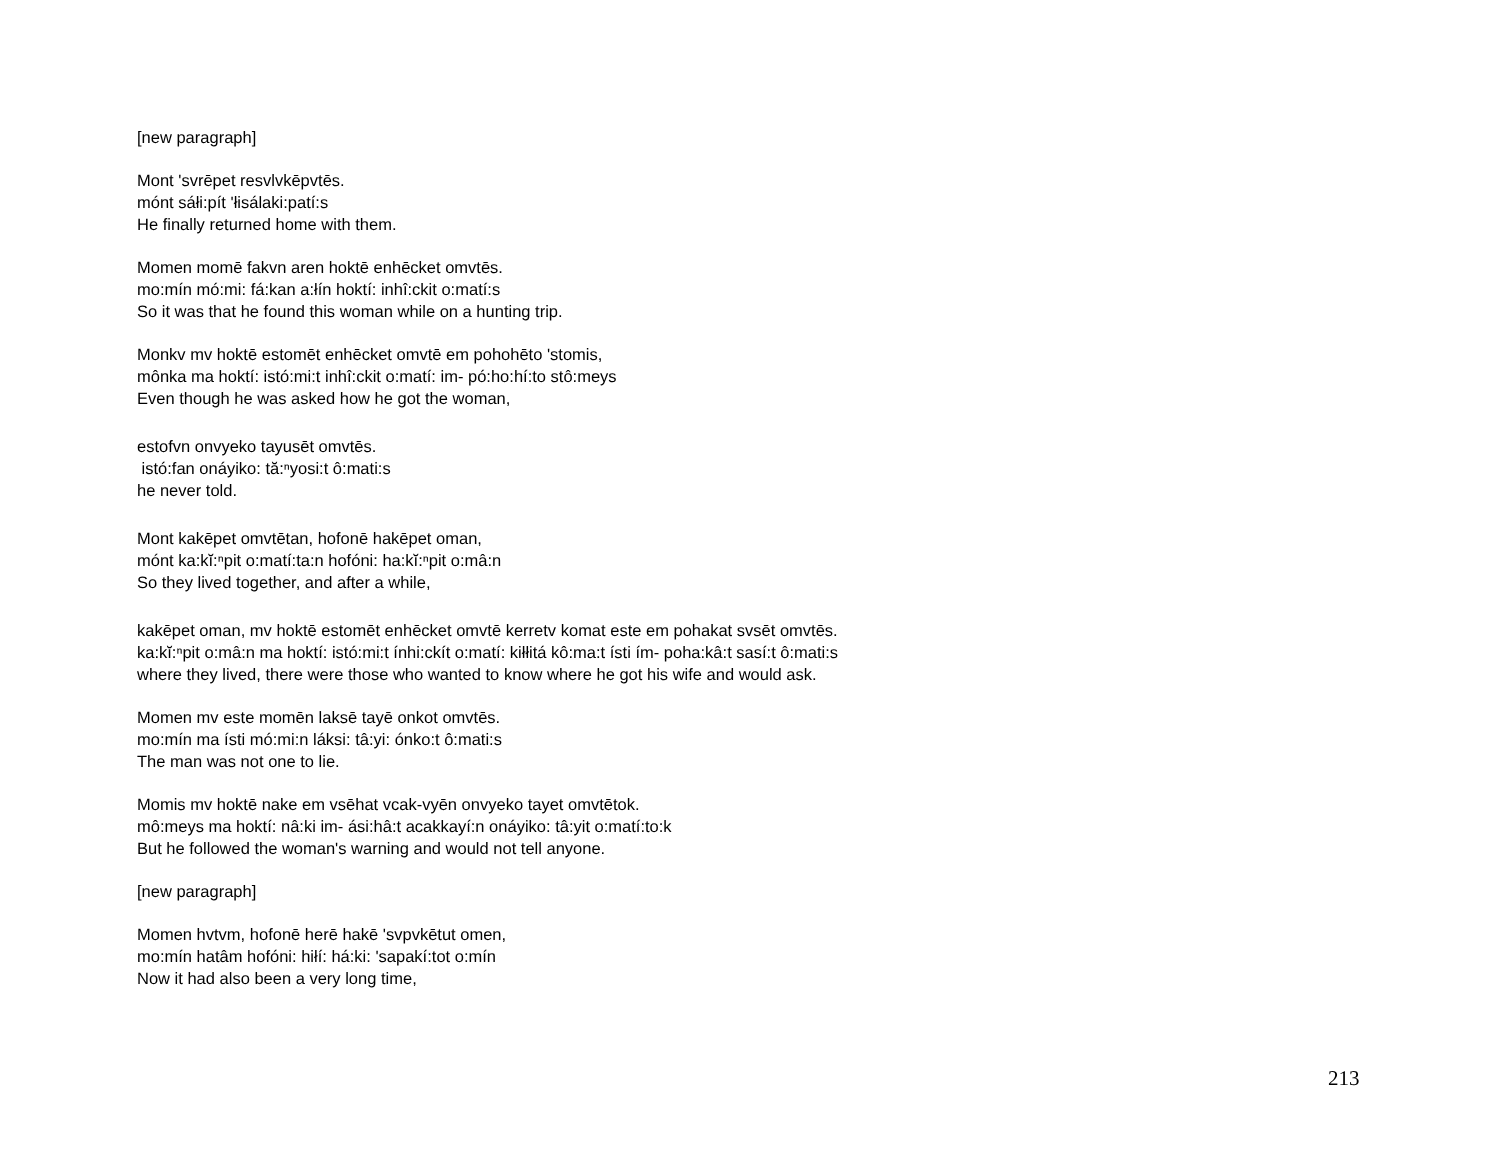[new paragraph]
Mont 'svrēpet resvlvkēpvtēs.
mónt sáłi:pít 'łisálaki:patí:s
He finally returned home with them.
Momen momē fakvn aren hoktē enhēcket omvtēs.
mo:mín mó:mi: fá:kan a:łín hoktí: inhî:ckit o:matí:s
So it was that he found this woman while on a hunting trip.
Monkv mv hoktē estomēt enhēcket omvtē em pohohēto 'stomis,
mônka ma hoktí: istó:mi:t inhî:ckit o:matí: im- pó:ho:hí:to stô:meys
Even though he was asked how he got the woman,
estofvn onvyeko tayusēt omvtēs.
istó:fan onáyiko: tă:ⁿyosi:t ô:mati:s
he never told.
Mont kakēpet omvtētan, hofonē hakēpet oman,
mónt ka:kĭ:ⁿpit o:matí:ta:n hofóni: ha:kĭ:ⁿpit o:mâ:n
So they lived together, and after a while,
kakēpet oman, mv hoktē estomēt enhēcket omvtē kerretv komat este em pohakat svsēt omvtēs.
ka:kĭ:ⁿpit o:mâ:n ma hoktí: istó:mi:t ínhi:ckít o:matí: kiłłitá kô:ma:t ísti ím- poha:kâ:t sasí:t ô:mati:s
where they lived, there were those who wanted to know where he got his wife and would ask.
Momen mv este momēn laksē tayē onkot omvtēs.
mo:mín ma ísti mó:mi:n láksi: tâ:yi: ónko:t ô:mati:s
The man was not one to lie.
Momis mv hoktē nake em vsēhat vcak-vyēn onvyeko tayet omvtētok.
mô:meys ma hoktí: nâ:ki im- ási:hâ:t acakkayí:n onáyiko: tâ:yit o:matí:to:k
But he followed the woman's warning and would not tell anyone.
[new paragraph]
Momen hvtvm, hofonē herē hakē 'svpvkētut omen,
mo:mín hatâm hofóni: hiłí: há:ki: 'sapakí:tot o:mín
Now it had also been a very long time,
213